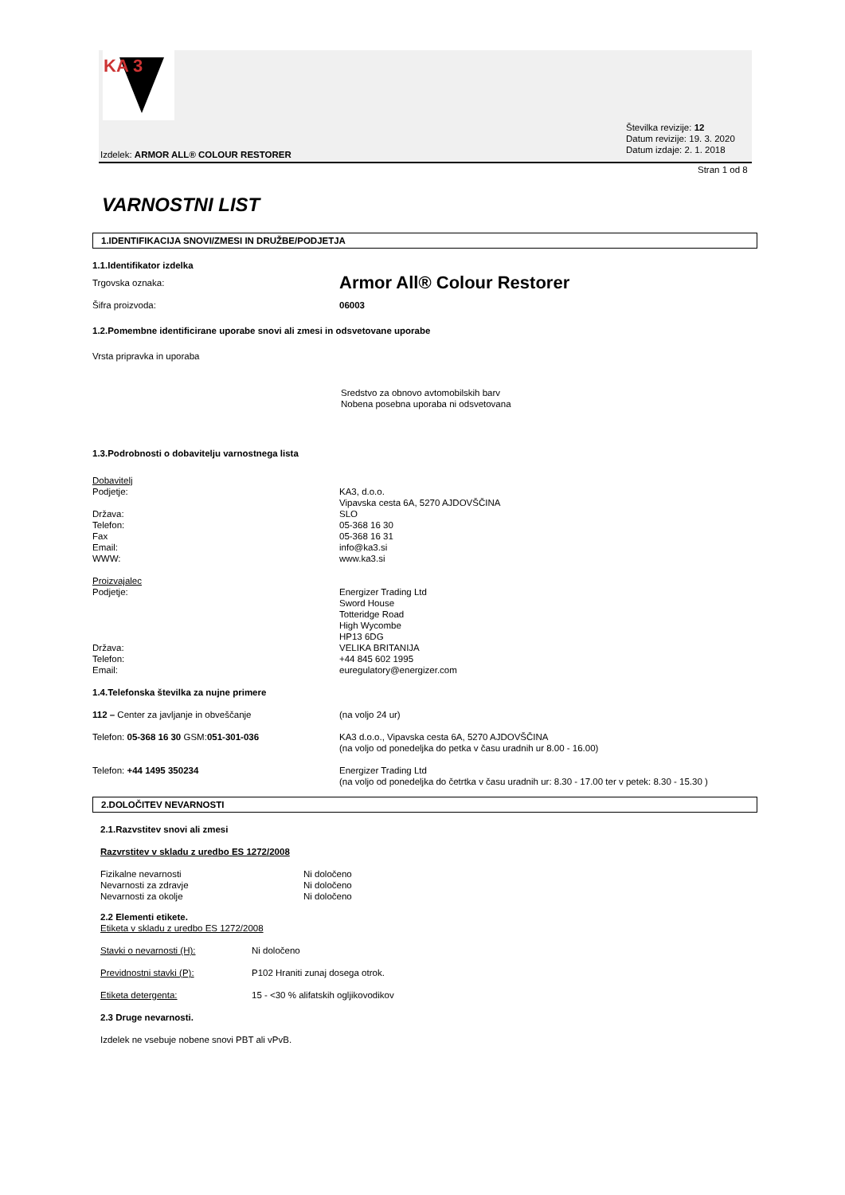KA 3
Številka revizije: 12
Datum revizije: 19. 3. 2020
Datum izdaje: 2. 1. 2018
Izdelek: ARMOR ALL® COLOUR RESTORER
Stran 1 od 8
VARNOSTNI LIST
1.IDENTIFIKACIJA SNOVI/ZMESI IN DRUŽBE/PODJETJA
1.1.Identifikator izdelka
Trgovska oznaka:
Armor All® Colour Restorer
Šifra proizvoda: 06003
1.2.Pomembne identificirane uporabe snovi ali zmesi in odsvetovane uporabe
Vrsta pripravka in uporaba
Sredstvo za obnovo avtomobilskih barv
Nobena posebna uporaba ni odsvetovana
1.3.Podrobnosti o dobavitelju varnostnega lista
Dobavitelj
Podjetje:
Država:
Telefon:
Fax
Email:
WWW:
KA3, d.o.o.
Vipavska cesta 6A, 5270 AJDOVŠČINA
SLO
05-368 16 30
05-368 16 31
info@ka3.si
www.ka3.si
Proizvajalec
Podjetje:
Država:
Telefon:
Email:
Energizer Trading Ltd
Sword House
Totteridge Road
High Wycombe
HP13 6DG
VELIKA BRITANIJA
+44 845 602 1995
euregulatory@energizer.com
1.4.Telefonska številka za nujne primere
112 – Center za javljanje in obveščanje (na voljo 24 ur)
Telefon: 05-368 16 30 GSM:051-301-036 KA3 d.o.o., Vipavska cesta 6A, 5270 AJDOVŠČINA
(na voljo od ponedeljka do petka v času uradnih ur 8.00 - 16.00)
Telefon: +44 1495 350234 Energizer Trading Ltd
(na voljo od ponedeljka do četrtka v času uradnih ur: 8.30 - 17.00 ter v petek: 8.30 - 15.30 )
2.DOLOČITEV NEVARNOSTI
2.1.Razvstitev snovi ali zmesi
Razvrstitev v skladu z uredbo ES 1272/2008
Fizikalne nevarnosti
Nevarnosti za zdravje
Nevarnosti za okolje
Ni določeno
Ni določeno
Ni določeno
2.2 Elementi etikete.
Etiketa v skladu z uredbo ES 1272/2008
Stavki o nevarnosti (H): Ni določeno
Previdnostni stavki (P): P102 Hraniti zunaj dosega otrok.
Etiketa detergenta: 15 - <30 % alifatskih ogljikovodikov
2.3 Druge nevarnosti.
Izdelek ne vsebuje nobene snovi PBT ali vPvB.